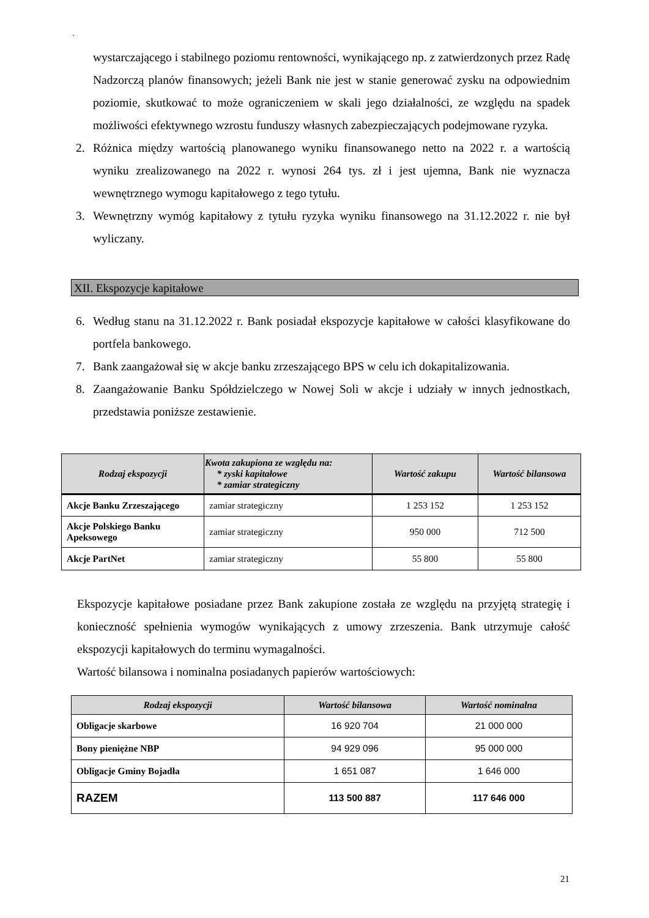`
wystarczającego i stabilnego poziomu rentowności, wynikającego np. z zatwierdzonych przez Radę Nadzorczą planów finansowych; jeżeli Bank nie jest w stanie generować zysku na odpowiednim poziomie, skutkować to może ograniczeniem w skali jego działalności, ze względu na spadek możliwości efektywnego wzrostu funduszy własnych zabezpieczających podejmowane ryzyka.
2. Różnica między wartością planowanego wyniku finansowanego netto na 2022 r. a wartością wyniku zrealizowanego na 2022 r. wynosi 264 tys. zł i jest ujemna, Bank nie wyznacza wewnętrznego wymogu kapitałowego z tego tytułu.
3. Wewnętrzny wymóg kapitałowy z tytułu ryzyka wyniku finansowego na 31.12.2022 r. nie był wyliczany.
XII. Ekspozycje kapitałowe
6. Według stanu na 31.12.2022 r. Bank posiadał ekspozycje kapitałowe w całości klasyfikowane do portfela bankowego.
7. Bank zaangażował się w akcje banku zrzeszającego BPS w celu ich dokapitalizowania.
8. Zaangażowanie Banku Spółdzielczego w Nowej Soli w akcje i udziały w innych jednostkach, przedstawia poniższe zestawienie.
| Rodzaj ekspozycji | Kwota zakupiona ze względu na: * zyski kapitałowe * zamiar strategiczny | Wartość zakupu | Wartość bilansowa |
| --- | --- | --- | --- |
| Akcje Banku Zrzeszającego | zamiar strategiczny | 1 253 152 | 1 253 152 |
| Akcje Polskiego Banku Apeksowego | zamiar strategiczny | 950 000 | 712 500 |
| Akcje PartNet | zamiar strategiczny | 55 800 | 55 800 |
Ekspozycje kapitałowe posiadane przez Bank zakupione została ze względu na przyjętą strategię i konieczność spełnienia wymogów wynikających z umowy zrzeszenia. Bank utrzymuje całość ekspozycji kapitałowych do terminu wymagalności.
Wartość bilansowa i nominalna posiadanych papierów wartościowych:
| Rodzaj ekspozycji | Wartość bilansowa | Wartość nominalna |
| --- | --- | --- |
| Obligacje skarbowe | 16 920 704 | 21 000 000 |
| Bony pieniężne NBP | 94 929 096 | 95 000 000 |
| Obligacje Gminy Bojadła | 1 651 087 | 1 646 000 |
| RAZEM | 113 500 887 | 117 646 000 |
21